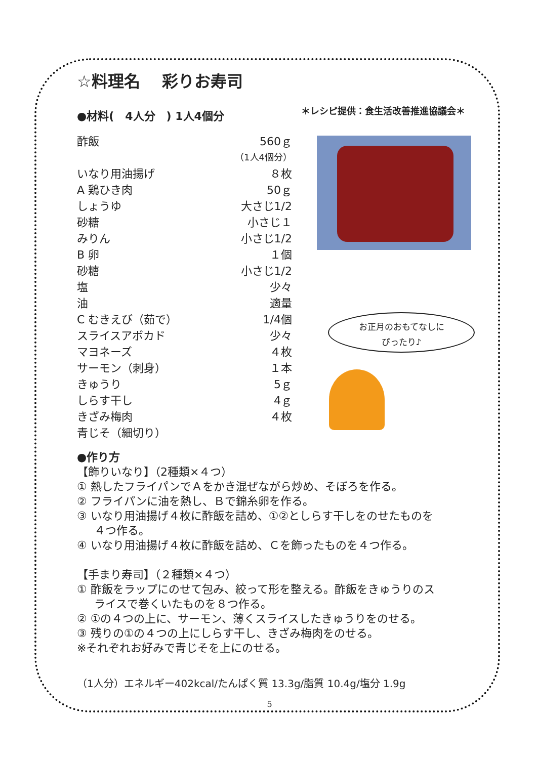☆料理名　 彩りお寿司
＊レシピ提供：食生活改善推進協議会＊
●材料(　4人分　) 1人4個分
| 酢飯 | 560ｇ |
| | （1人4個分） |
| いなり用油揚げ | ８枚 |
| A 鶏ひき肉 | 50ｇ |
| しょうゆ | 大さじ1/2 |
| 砂糖 | 小さじ１ |
| みりん | 小さじ1/2 |
| B 卵 | １個 |
| 砂糖 | 小さじ1/2 |
| 塩 | 少々 |
| 油 | 適量 |
| C むきえび（茹で） | 1/4個 |
| スライスアボカド | 少々 |
| マヨネーズ | ４枚 |
| サーモン（刺身） | １本 |
| きゅうり | 5ｇ |
| しらす干し | 4ｇ |
| きざみ梅肉 | ４枚 |
| 青じそ（細切り） | |
お正月のおもてなしに
ぴったり♪
●作り方
【飾りいなり】（2種類×４つ）
① 熱したフライパンでＡをかき混ぜながら炒め、そぼろを作る。
② フライパンに油を熱し、Ｂで錦糸卵を作る。
③ いなり用油揚げ４枚に酢飯を詰め、①②としらす干しをのせたものを
４つ作る。
④ いなり用油揚げ４枚に酢飯を詰め、Ｃを飾ったものを４つ作る。
【手まり寿司】（２種類×４つ）
① 酢飯をラップにのせて包み、絞って形を整える。酢飯をきゅうりのス
ライスで巻くいたものを８つ作る。
② ①の４つの上に、サーモン、薄くスライスしたきゅうりをのせる。
③ 残りの①の４つの上にしらす干し、きざみ梅肉をのせる。
※それぞれお好みで青じそを上にのせる。
（1人分）エネルギー402kcal/たんぱく質 13.3g/脂質 10.4g/塩分 1.9g
5